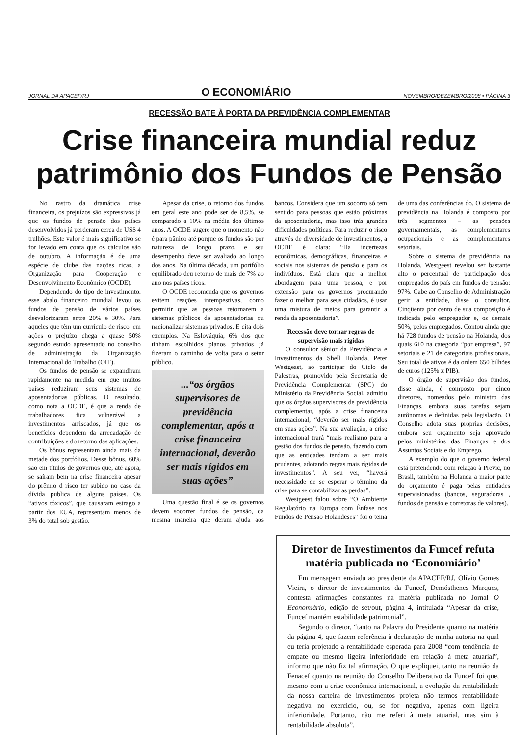JORNAL DA APACEF/RJ O ECONOMIÁRIO NOVEMBRO/DEZEMBRO/2008 • PÁGINA 3
RECESSÃO BATE À PORTA DA PREVIDÊNCIA COMPLEMENTAR
Crise financeira mundial reduz patrimônio dos Fundos de Pensão
No rastro da dramática crise financeira, os prejuízos são expressivos já que os fundos de pensão dos países desenvolvidos já perderam cerca de US$ 4 trulhões. Este valor é mais significativo se for levado em conta que os cálculos são de outubro. A informação é de uma espécie de clube das nações ricas, a Organização para Cooperação e Desenvolvimento Econômico (OCDE).
Dependendo do tipo de investimento, esse abalo financeiro mundial levou os fundos de pensão de vários países desvalorizaram entre 20% e 30%. Para aqueles que têm um currículo de risco, em ações o prejuízo chega a quase 50% segundo estudo apresentado no conselho de administração da Organização Internacional do Trabalho (OIT).
Os fundos de pensão se expandiram rapidamente na medida em que muitos países reduziram seus sistemas de aposentadorias públicas. O resultado, como nota a OCDE, é que a renda de trabalhadores fica vulnerável a investimentos arriscados, já que os benefícios dependem da arrecadação de contribuições e do retorno das aplicações.
Os bônus representam ainda mais da metade dos portfólios. Desse bônus, 60% são em títulos de governos que, até agora, se saíram bem na crise financeira apesar do prêmio d risco ter subido no caso da dívida publica de alguns países. Os “ativos tóxicos”, que causaram estrago a partir dos EUA, representam menos de 3% do total sob gestão.
Apesar da crise, o retorno dos fundos em geral este ano pode ser de 8,5%, se comparado a 10% na média dos últimos anos. A OCDE sugere que o momento não é para pânico até porque os fundos são por natureza de longo prazo, e seu desempenho deve ser avaliado ao longo dos anos. Na última década, um portfólio equilibrado deu retorno de mais de 7% ao ano nos países ricos.
O OCDE recomenda que os governos evitem reações intempestivas, como permitir que as pessoas retornarem a sistemas públicos de aposentadorias ou nacionalizar sistemas privados. E cita dois exemplos. Na Eslováquia, 6% dos que tinham escolhidos planos privados já fizeram o caminho de volta para o setor público.
...“os órgãos supervisores de previdência complementar, após a crise financeira internacional, deverão ser mais rígidos em suas ações”
Uma questão final é se os governos devem socorrer fundos de pensão, da mesma maneira que deram ajuda aos bancos. Considera que um socorro só tem sentido para pessoas que estão próximas da aposentadoria, mas isso trás grandes dificuldades políticas. Para reduzir o risco através de diversidade de investimentos, a OCDE é clara: “Ha incertezas econômicas, demográficas, financeiras e sociais nos sistemas de pensão e para os indivíduos. Está claro que a melhor abordagem para uma pessoa, e por extensão para os governos procurando fazer o melhor para seus cidadãos, é usar uma mistura de meios para garantir a renda da aposentadoria”.
Recessão deve tornar regras de supervisão mais rígidas
O consultor sênior da Previdência e Investimentos da Shell Holanda, Peter Westgeast, ao participar do Ciclo de Palestras, promovido pela Secretaria de Previdência Complementar (SPC) do Ministério da Previdência Social, admitiu que os órgãos supervisores de previdência complementar, após a crise financeira internacional, “deverão ser mais rígidos em suas ações”. Na sua avaliação, a crise internacional trará “mais realismo para a gestão dos fundos de pensão, fazendo com que as entidades tendam a ser mais prudentes, adotando regras mais rígidas de investimentos”. A seu ver, “haverá necessidade de se esperar o término da crise para se contabilizar as perdas”.
Westgeest falou sobre “O Ambiente Regulatório na Europa com Ênfase nos Fundos de Pensão Holandeses” foi o tema de uma das conferências do. O sistema de previdência na Holanda é composto por três segmentos – as pensões governamentais, as complementares ocupacionais e as complementares setoriais.
Sobre o sistema de previdência na Holanda, Westgeest revelou ser bastante alto o percentual de participação dos empregados do país em fundos de pensão: 97%. Cabe ao Conselho de Administração gerir a entidade, disse o consultor. Cinqüenta por cento de sua composição é indicada pelo empregador e, os demais 50%, pelos empregados. Contou ainda que há 728 fundos de pensão na Holanda, dos quais 610 na categoria “por empresa”, 97 setoriais e 21 de categoriais profissionais. Seu total de ativos é da ordem 650 bilhões de euros (125% x PIB).
O órgão de supervisão dos fundos, disse ainda, é composto por cinco diretores, nomeados pelo ministro das Finanças, embora suas tarefas sejam autônomas e definidas pela legislação. O Conselho adota suas próprias decisões, embora seu orçamento seja aprovado pelos ministérios das Finanças e dos Assuntos Sociais e do Emprego.
A exemplo do que o governo federal está pretendendo com relação à Previc, no Brasil, também na Holanda a maior parte do orçamento é paga pelas entidades supervisionadas (bancos, seguradoras , fundos de pensão e corretoras de valores).
Diretor de Investimentos da Funcef refuta matéria publicada no ‘Economiário’
Em mensagem enviada ao presidente da APACEF/RJ, Olívio Gomes Vieira, o diretor de investimentos da Funcef, Demósthenes Marques, contesta afirmações constantes na matéria publicada no Jornal O Economiário, edição de set/out, página 4, intitulada “Apesar da crise, Funcef mantém estabilidade patrimonial”.
Segundo o diretor, “tanto na Palavra do Presidente quanto na matéria da página 4, que fazem referência à declaração de minha autoria na qual eu teria projetado a rentabilidade esperada para 2008 “com tendência de empate ou mesmo ligeira inferioridade em relação à meta atuarial”, informo que não fiz tal afirmação. O que expliquei, tanto na reunião da Fenacef quanto na reunião do Conselho Deliberativo da Funcef foi que, mesmo com a crise econômica internacional, a evolução da rentabilidade da nossa carteira de investimentos projeta não termos rentabilidade negativa no exercício, ou, se for negativa, apenas com ligeira inferioridade. Portanto, não me referi à meta atuarial, mas sim à rentabilidade absoluta”.